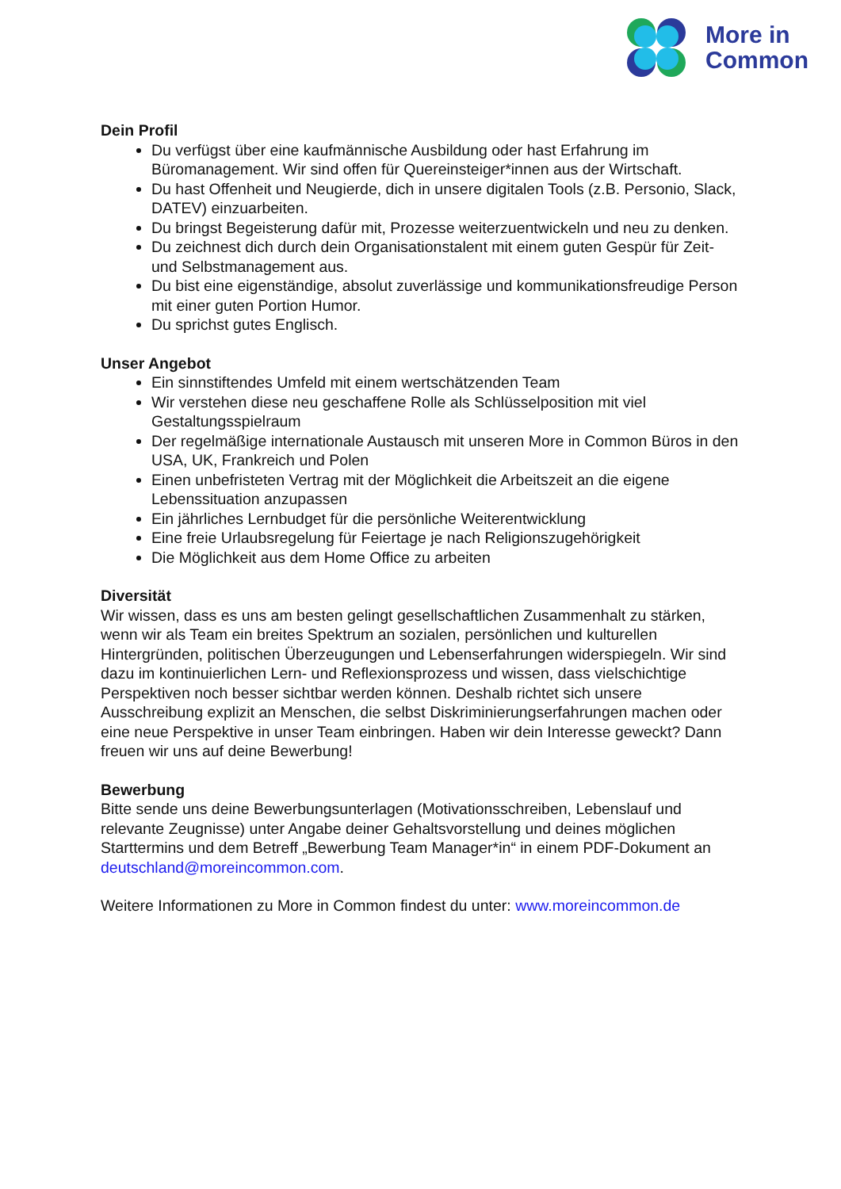More in
Common
Dein Profil
Du verfügst über eine kaufmännische Ausbildung oder hast Erfahrung im Büromanagement. Wir sind offen für Quereinsteiger*innen aus der Wirtschaft.
Du hast Offenheit und Neugierde, dich in unsere digitalen Tools (z.B. Personio, Slack, DATEV) einzuarbeiten.
Du bringst Begeisterung dafür mit, Prozesse weiterzuentwickeln und neu zu denken.
Du zeichnest dich durch dein Organisationstalent mit einem guten Gespür für Zeit- und Selbstmanagement aus.
Du bist eine eigenständige, absolut zuverlässige und kommunikationsfreudige Person mit einer guten Portion Humor.
Du sprichst gutes Englisch.
Unser Angebot
Ein sinnstiftendes Umfeld mit einem wertschätzenden Team
Wir verstehen diese neu geschaffene Rolle als Schlüsselposition mit viel Gestaltungsspielraum
Der regelmäßige internationale Austausch mit unseren More in Common Büros in den USA, UK, Frankreich und Polen
Einen unbefristeten Vertrag mit der Möglichkeit die Arbeitszeit an die eigene Lebenssituation anzupassen
Ein jährliches Lernbudget für die persönliche Weiterentwicklung
Eine freie Urlaubsregelung für Feiertage je nach Religionszugehörigkeit
Die Möglichkeit aus dem Home Office zu arbeiten
Diversität
Wir wissen, dass es uns am besten gelingt gesellschaftlichen Zusammenhalt zu stärken, wenn wir als Team ein breites Spektrum an sozialen, persönlichen und kulturellen Hintergründen, politischen Überzeugungen und Lebenserfahrungen widerspiegeln. Wir sind dazu im kontinuierlichen Lern- und Reflexionsprozess und wissen, dass vielschichtige Perspektiven noch besser sichtbar werden können. Deshalb richtet sich unsere Ausschreibung explizit an Menschen, die selbst Diskriminierungserfahrungen machen oder eine neue Perspektive in unser Team einbringen. Haben wir dein Interesse geweckt? Dann freuen wir uns auf deine Bewerbung!
Bewerbung
Bitte sende uns deine Bewerbungsunterlagen (Motivationsschreiben, Lebenslauf und relevante Zeugnisse) unter Angabe deiner Gehaltsvorstellung und deines möglichen Starttermins und dem Betreff „Bewerbung Team Manager*in“ in einem PDF-Dokument an deutschland@moreincommon.com.
Weitere Informationen zu More in Common findest du unter: www.moreincommon.de